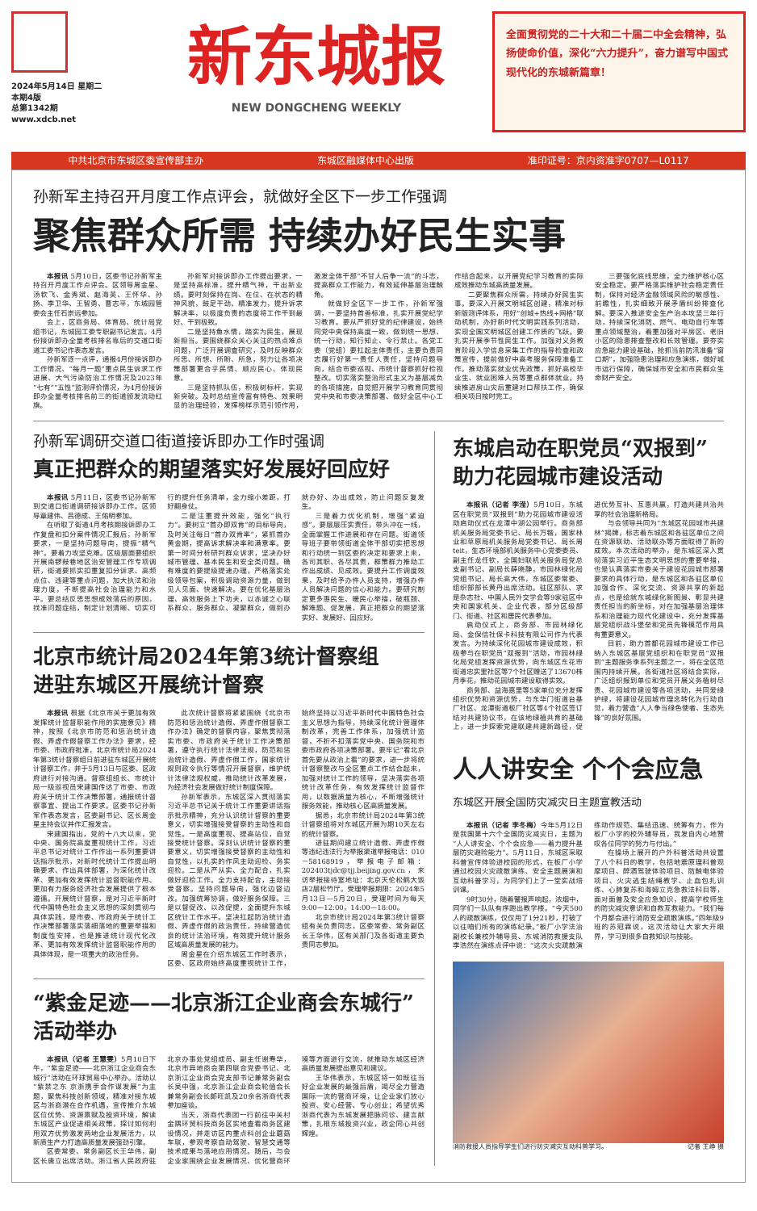2024年5月14日 星期二
本期4版
总第1342期
www.xdcb.net
新东城报
NEW DONGCHENG WEEKLY
全面贯彻党的二十大和二十届二中全会精神，弘扬使命价值，深化“六力提升”，奋力谱写中国式现代化的东城新篇章！
中共北京市东城区委宣传部主办 东城区融媒体中心出版 准印证号：京内资准字0707—L0117
孙新军主持召开月度工作点评会，就做好全区下一步工作强调
聚焦群众所需 持续办好民生实事
本报讯 5月10日，区委书记孙新军主持召开月度工作点评会。区领导周金星、汤钦飞、金秀斌、赵海英、王怀华、孙扬、李卫华、王智勇、曹志平，东城园管委会主任石崇远参加。
会上，区商务局、体育局、统计局党组书记，东城园工委专职副书记发言。4月份接诉即办全量考核排名靠后的交道口街道工委书记作表态发言。
孙新军逐一点评，通报4月份接诉即办工作情况、“每月一题”重点民生诉求工作进展、大气污染防治工作情况及2023年“七有”“五性”监测评价情况，为4月份接诉即办全量考核排名前三的街道颁发流动红旗。
孙新军对接诉即办工作提出要求，一是坚持高标准，提升精气神，干出新业绩。要时刻保持在岗、在位、在状态的精神风貌，鼓足干劲、精准发力，提升诉求解决率，以极度负责的态度将工作干到最好、干到极致。
二是坚持鱼水情，踏实为民生，展现新担当。要围绕群众关心关注的热点难点问题，广泛开展调查研究，及时反映群众所思、所想、所盼、所急，努力让各项决策部署更合乎民情、顺应民心、体现民意。
三是坚持抓队伍，积极树标杆，实现新突破。及时总结宣传富有特色、效果明显的治理经验，发挥榜样示范引领作用，激发全体干部“不甘人后争一流”的斗志，提高群众工作能力，有效延伸基层治理触角。
就做好全区下一步工作，孙新军强调，一要坚持首善标准，扎实开展党纪学习教育。要从严抓好党的纪律建设，始终同党中央保持高度一致，做到统一思想、统一行动，知行知止、令行禁止。各党工委（党组）要扛起主体责任，主要负责同志履行好第一责任人责任，坚持问题导向，结合市委巡视、市统计督察抓好检视整改。切实落实整治形式主义为基层减负的各项措施，自觉把开展学习教育同贯彻党中央和市委决策部署、做好全区中心工作结合起来，以开展党纪学习教育的实际成效推动东城高质量发展。
二要聚焦群众所需，持续办好民生实事。要深入开展文明城区创建，精准对标新版测评体系，用好“创城+热线+网格”联动机制，办好新时代文明实践系列活动，实现全国文明城区创建工作质的飞跃。要扎实开展季节性民生工作。加强对义务教育阶段入学信息采集工作的指导检查和政策宣传，提前做好中高考服务保障准备工作。推动落实就业优先政策，抓好高校毕业生、就业困难人员等重点群体就业。持续推进房山灾后重建对口帮扶工作，确保相关项目按时完工。
三要强化底线思维，全力维护核心区安全稳定。要严格落实维护社会稳定责任制，保持对经济金融领域风险的敏感性、前瞻性，扎实细致开展矛盾纠纷排查化解。要深入推进安全生产治本攻坚三年行动，持续深化消防、燃气、电动自行车等重点领域整治，着重加强对平房区、老旧小区的隐患排查整改和长效管理。要夯实应急能力建设基础，抢抓当前防汛准备“窗口期”，加强隐患治理和应急演练，做好城市运行保障，确保城市安全和市民群众生命财产安全。
孙新军调研交道口街道接诉即办工作时强调
真正把群众的期望落实好发展好回应好
本报讯 5月11日，区委书记孙新军到交道口街道调研接诉即办工作。区领导章建伟、吕德成、王佑明参加。
在听取了街道4月考核期接诉即办工作复盘和扣分案件情况汇报后，孙新军要求，一是坚持问题导向，提振“精气神”。要着力攻坚克难。区级层面要组织开展南锣鼓巷地区治安管理工作专项调研，街道要抓实扣重复扣分诉求、高频点位、违建等重点问题，加大执法和治理力度，不断提高社会治理能力和水平。要总结反思思想成效落后的原因，找准问题症结，制定计划清晰、切实可行的提升任务清单，全力缩小差距，打好翻身仗。
二是注重提升效能，强化“执行力”。要树立“首办即双肯”的目标导向，及时关注每日“首办双肯率”，紧抓首办黄金期，提高诉求解决率和满意率。要第一时间分析研判群众诉求，坚决办好城市管理、基本民生和安全类问题。确有难度的要提级提速办理，严格落实处级领导包案，积极调动资源力量，做到见人见面、快速解决。要在优化基层治理、高效服务上下功夫，以赤诚之心联系群众、服务群众、凝聚群众，做到办就办好、办出成效，防止问题反复发生。
三是着力优化机制，增强“紧迫感”。要层层压实责任，带头冲在一线，全面掌握工作进展和存在问题。街道领导班子要带领街道全体干部切实把思想和行动统一到区委的决定和要求上来，各司其职、各尽其责，群策群力推动工作出成绩、见成效。要提升工作调度效果，及时给予办件人员支持，增强办件人员解决问题的信心和能力。要研究制定更多惠民生、暖民心举措，破瓶颈、解难题、促发展，真正把群众的期望落实好、发展好、回应好。
北京市统计局2024年第3统计督察组
进驻东城区开展统计督察
本报讯 根据《北京市关于更加有效发挥统计监督职能作用的实施意见》精神，按照《北京市防范和惩治统计造假、弄虚作假督察工作办法》要求，经市委、市政府批准，北京市统计局2024年第3统计督察组日前进驻东城区开展统计督察工作，并于5月13日与区委、区政府进行对接沟通。督察组组长、市统计局一级巡视员宋建国传达了市委、市政府关于统计工作决策部署，通报统计督察事宜、提出工作要求。区委书记孙新军作表态发言，区委副书记、区长周金星主持会议并作汇报发言。
宋建国指出，党的十八大以来，党中央、国务院高度重视统计工作，习近平总书记对统计工作作出一系列重要讲话指示批示，对新时代统计工作提出明确要求、作出具体部署，为深化统计改革、更加有效发挥统计监督职能作用、更加有力服务经济社会发展提供了根本遵循。开展统计督察，是对习近平新时代中国特色社会主义思想的深刻贯彻与具体实践，是市委、市政府关于统计工作决策部署落实落细落地的重要举措和制度性安排，也是推进统计现代化改革、更加有效发挥统计监督职能作用的具体体现，是一项重大的政治任务。
此次统计督察将紧紧围绕《北京市防范和惩治统计造假、弄虚作假督察工作办法》确定的督察内容，聚焦贯彻落实市委、市政府关于统计工作决策部署，遵守执行统计法律法规，防范和惩治统计造假、弄虚作假工作，国家统计规则政令执行等情况开展督察，维护统计法律法规权威，推动统计改革发展，为经济社会发展做好统计制度保障。
孙新军表示，东城区深入贯彻落实习近平总书记关于统计工作重要讲话指示批示精神，充分认识统计督察的重要意义，切实增强接受督察的主动性和自觉性。一是高度重视、提高站位，自觉接受统计督察。深刻认识统计督察的重要意义，切实增强接受督察的主动性和自觉性，以扎实的作风主动迎检、务实迎检。二是从严从实、全力配合，扎实做好迎检工作。全力支持配合，主动接受督察。坚持问题导向，强化边督边改。加强统筹协调，做好服务保障。三是以督促改、以改促提，全面提升东城区统计工作水平。坚决扛起防治统计造假、弄虚作假的政治责任，持续营造优良的统计法治环境，有效提升统计服务区域高质量发展的能力。
周金星在介绍东城区工作时表示，区委、区政府始终高度重视统计工作，始终坚持以习近平新时代中国特色社会主义思想为指导，持续深化统计管理体制改革，完善工作体系，加强统计监督，不折不扣落实党中央、国务院和市委市政府各项决策部署。要牢记“看北京首先要从政治上看”的要求，进一步将统计督察整改与全区重点工作结合起来，加强对统计工作的领导，坚决落实各项统计改革任务，有效发挥统计监督作用，以数据质量为核心，不断增强统计服务效能，推动核心区高质量发展。
据悉，北京市统计局2024年第3统计督察组将对东城区开展为期10天左右的统计督察。
进驻期间建立统计造假、弄虚作假等违纪违法行为举报渠道举报电话：010－58168919，举报电子邮箱：202403tjdc@tjj.beijing.gov.cn，来访举报接待室地址：北京天伦松鹤大饭店2层松竹厅。受理举报期限：2024年5月13日—5月20日，受理时间为每天9:00—12:00，14:00—18:00。
北京市统计局2024年第3统计督察组有关负责同志，区委常委、常务副区长王华伟，区有关部门及各街道主要负责同志参加。
“紫金足迹——北京浙江企业商会东城行”活动举办
本报讯（记者 王慧雯）5月10日下午，“紫金足迹——北京浙江企业商会东城行”活动在环球贸易中心举办。活动以“紫禁之东 京浙携手合作谋发展”为主题，聚焦科技创新领域，精准对接东城区与浙商潜在合作机遇，宣传推介东城区位优势、资源禀赋及投资环境，解读东城区产业促进相关政策，探讨如何利用双方优势激发两地企业发展活力，以新质生产力打造高质量发展强劲引擎。
区委常委、常务副区长王华伟，副区长唐立出席活动。浙江省人民政府驻北京办事处党组成员、副主任谢寿华，北京市异地商会第四联合党委书记、北京浙江企业商会党支部书记兼常务副会长吴中强，北京浙江企业商会轮值会长兼常务副会长郎旺凯及20余名浙商代表参加座谈。
当天，浙商代表团一行前往中关村金隅环贸科技商务区实地查看商务区建设情况，并走访区内重点科创企业蘑菇车联，参观考察自动驾驶、智慧交通等技术成果与落地应用情况。随后，与会企业家围绕企业发展情况、优化营商环境等方面进行交流，就推动东城区经济高质量发展提出意见和建议。
王华伟表示，东城区将一如既往当好企业发展的最强后盾，竭尽全力营造国际一流的营商环境，让企业家们放心投资、安心经营、专心创业；希望优秀浙商代表为东城发展把脉问诊、建言献策，扎根东城投资兴业，政企同心共创辉煌。
东城启动在职党员“双报到”
助力花园城市建设活动
本报讯（记者 李滢）5月10日，东城区在职党员“双报到”助力花园城市建设活动启动仪式在龙潭中湖公园举行。商务部机关服务局党委书记、局长万锴，国家林业和草原局机关服务局党委书记、局长周teit，生态环境部机关服务中心党委委员、副主任龙任钦，全国妇联机关服务局党总支副书记、副局长薛晓静，市园林绿化局党组书记、局长高大伟，东城区委常委、组织部部长黄丹出席活动。驻区部队、求是杂志社、中国人民外交学会等9家驻区中央和国家机关、企业代表，部分区级部门、街道、社区和居民代表参加。
启动仪式上，商务部、市园林绿化局、金保信社保卡科技有限公司作为代表发言。为持续深化花园城市建设成效，积极参与在职党员“双报到”活动，市园林绿化局党组发挥资源优势，向东城区东花市街道忠实里社区等7个社区赠送了13670株月季花，推动花园城市建设取得实效。
商务部、益海嘉里等5家单位充分发挥组织优势和资源优势，与东华门街道台基厂社区、龙潭街道板厂社区等4个社区签订结对共建协议书，在该地绿植共育的基础上，进一步探索党建联建共建新路径，促进优势互补、互惠共赢，打造共建共治共享的社会治理新格局。
与会领导共同为“东城区花园城市共建林”揭牌，标志着东城区和各驻区单位之间在资源联动、活动联办等方面取得了新的成效。本次活动的举办，是东城区深入贯彻落实习近平生态文明思想的重要举措，也是认真落实市委关于建设花园城市部署要求的具体行动，是东城区和各驻区单位加强合作、深化交流、资源共享的新起点，也是绘就东城绿化新图景、彰显共建责任担当的新坐标，对在加强基层治理体系和治理能力现代化建设中，充分发挥基层党组织战斗堡垒和党员先锋模范作用具有重要意义。
目前，助力首都花园城市建设工作已纳入东城区基层党组织和在职党员“双报到”主题服务季系列主题之一，将在全区范围内持续开展。各街道社区将结合实际，广泛组织报到单位和党员开展义务植树尽责、花园城市建设等各项活动，共同爱绿护绿，将建设花园城市理念转化为行动自觉，着力营造“人人争当绿色使者、生态先锋”的良好氛围。
人人讲安全 个个会应急
东城区开展全国防灾减灾日主题宣教活动
本报讯（记者 李冬梅）今年5月12日是我国第十六个全国防灾减灾日，主题为“人人讲安全、个个会应急——着力提升基层防灾避险能力”。5月11日，东城区采取科普宣传体验进校园的形式，在板厂小学通过校园火灾疏散演练、安全主题展演和互动科普学习，为同学们上了一堂实战培训课。
9时30分，随着警报声响起，浓烟中，同学们一队队有序跑出教学楼。“今天500人的疏散演练，仅仅用了1分21秒，打破了以往咱们所有的演练纪录。”板厂小学法治副校长兼校外辅导员、东城消防救援支队李浩然在演练点评中说：“这次火灾疏散演练动作规范、集结迅速、统筹有力，作为板厂小学的校外辅导员，我发自内心地赞叹各位同学的努力与付出。”
在操场上展开的户外科普活动共设置了八个科目的教学，包括地震原理科普观摩项目、醉酒驾驶体验项目、防触电体验项目、火灾逃生结绳教学、止血包扎训练、心肺复苏和海姆立克急救法科目等，面对面普及安全应急知识，提高学校师生的防灾减灾意识和自救互救能力。“我们每个月都会进行消防安全疏散演练。”四年级9班的苏冠霖说，这次活动让大家大开眼界，学习到很多自救知识与技能。
消防救援人员指导学生们进行防灾减灾互动科普学习。 记者 王峥 摄